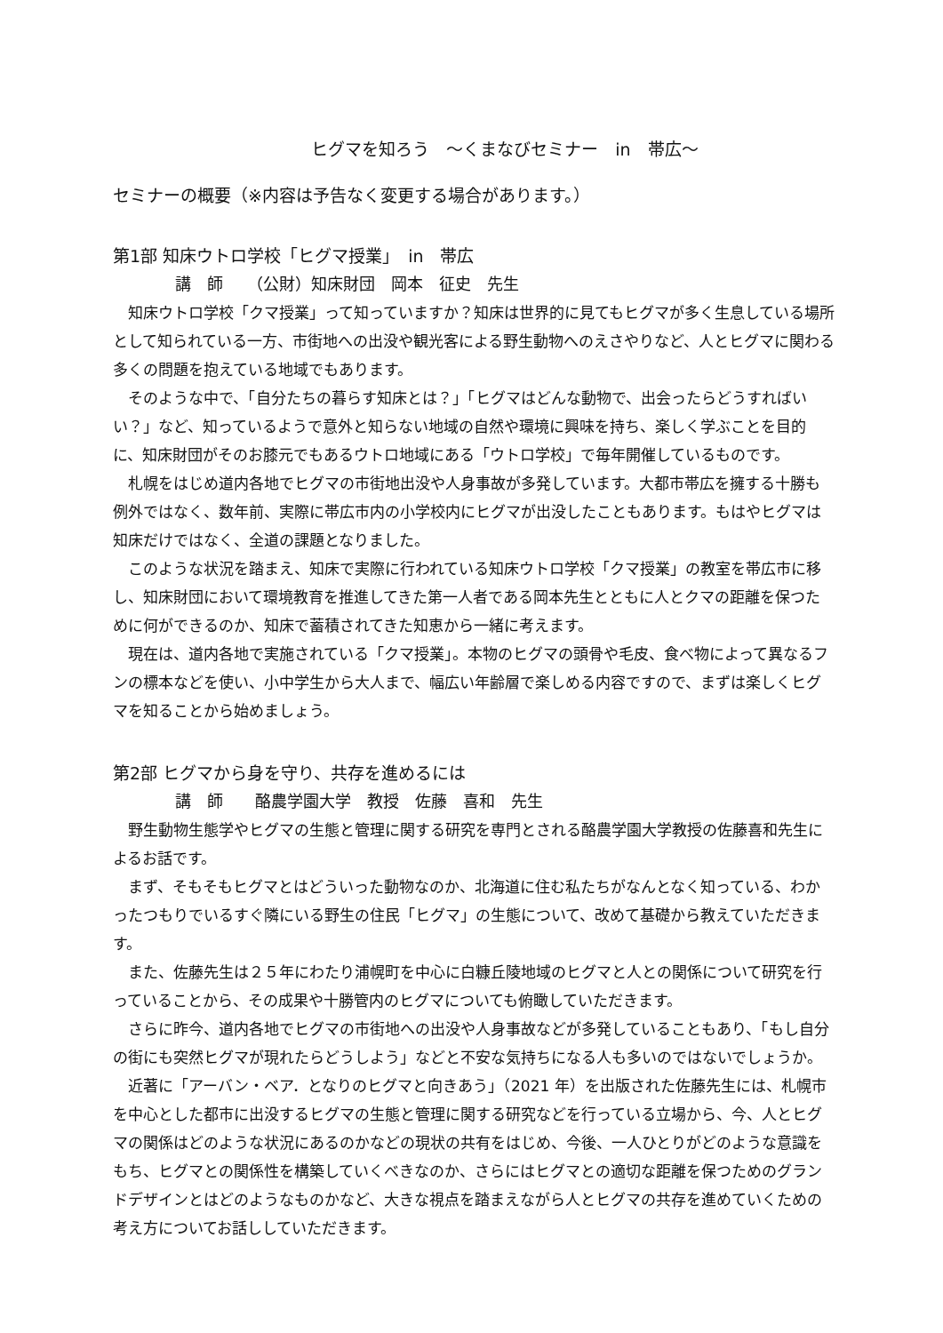ヒグマを知ろう　～くまなびセミナー　in　帯広～
セミナーの概要（※内容は予告なく変更する場合があります。）
第1部 知床ウトロ学校「ヒグマ授業」　in　帯広
講　師　　（公財）知床財団　岡本　征史　先生
知床ウトロ学校「クマ授業」って知っていますか？知床は世界的に見てもヒグマが多く生息している場所として知られている一方、市街地への出没や観光客による野生動物へのえさやりなど、人とヒグマに関わる多くの問題を抱えている地域でもあります。
そのような中で、「自分たちの暮らす知床とは？」「ヒグマはどんな動物で、出会ったらどうすればいい？」など、知っているようで意外と知らない地域の自然や環境に興味を持ち、楽しく学ぶことを目的に、知床財団がそのお膝元でもあるウトロ地域にある「ウトロ学校」で毎年開催しているものです。
札幌をはじめ道内各地でヒグマの市街地出没や人身事故が多発しています。大都市帯広を擁する十勝も例外ではなく、数年前、実際に帯広市内の小学校内にヒグマが出没したこともあります。もはやヒグマは知床だけではなく、全道の課題となりました。
このような状況を踏まえ、知床で実際に行われている知床ウトロ学校「クマ授業」の教室を帯広市に移し、知床財団において環境教育を推進してきた第一人者である岡本先生とともに人とクマの距離を保つために何ができるのか、知床で蓄積されてきた知恵から一緒に考えます。
現在は、道内各地で実施されている「クマ授業」。本物のヒグマの頭骨や毛皮、食べ物によって異なるフンの標本などを使い、小中学生から大人まで、幅広い年齢層で楽しめる内容ですので、まずは楽しくヒグマを知ることから始めましょう。
第2部 ヒグマから身を守り、共存を進めるには
講　師　　酪農学園大学　教授　佐藤　喜和　先生
野生動物生態学やヒグマの生態と管理に関する研究を専門とされる酪農学園大学教授の佐藤喜和先生によるお話です。
まず、そもそもヒグマとはどういった動物なのか、北海道に住む私たちがなんとなく知っている、わかったつもりでいるすぐ隣にいる野生の住民「ヒグマ」の生態について、改めて基礎から教えていただきます。
また、佐藤先生は２５年にわたり浦幌町を中心に白糠丘陵地域のヒグマと人との関係について研究を行っていることから、その成果や十勝管内のヒグマについても俯瞰していただきます。
さらに昨今、道内各地でヒグマの市街地への出没や人身事故などが多発していることもあり、「もし自分の街にも突然ヒグマが現れたらどうしよう」などと不安な気持ちになる人も多いのではないでしょうか。
近著に「アーバン・ベア．となりのヒグマと向きあう」（2021 年）を出版された佐藤先生には、札幌市を中心とした都市に出没するヒグマの生態と管理に関する研究などを行っている立場から、今、人とヒグマの関係はどのような状況にあるのかなどの現状の共有をはじめ、今後、一人ひとりがどのような意識をもち、ヒグマとの関係性を構築していくべきなのか、さらにはヒグマとの適切な距離を保つためのグランドデザインとはどのようなものかなど、大きな視点を踏まえながら人とヒグマの共存を進めていくための考え方についてお話ししていただきます。